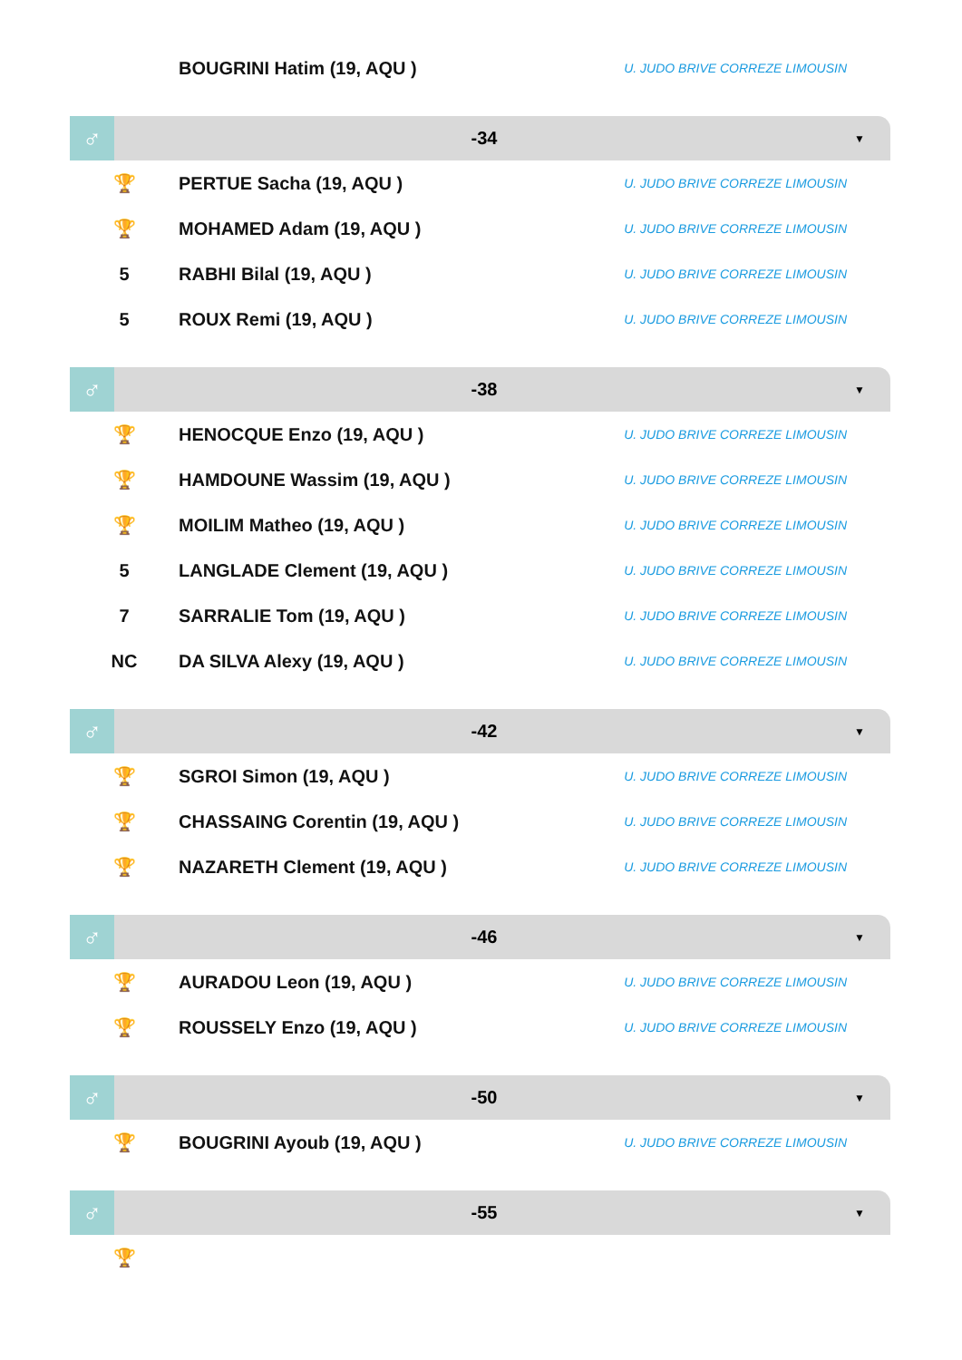| | BOUGRINI Hatim (19, AQU ) | U. JUDO BRIVE CORREZE LIMOUSIN |
♂
-34
▼
| 🏆 | PERTUE Sacha (19, AQU ) | U. JUDO BRIVE CORREZE LIMOUSIN |
| 🏆 | MOHAMED Adam (19, AQU ) | U. JUDO BRIVE CORREZE LIMOUSIN |
| 5 | RABHI Bilal (19, AQU ) | U. JUDO BRIVE CORREZE LIMOUSIN |
| 5 | ROUX Remi (19, AQU ) | U. JUDO BRIVE CORREZE LIMOUSIN |
♂
-38
▼
| 🏆 | HENOCQUE Enzo (19, AQU ) | U. JUDO BRIVE CORREZE LIMOUSIN |
| 🏆 | HAMDOUNE Wassim (19, AQU ) | U. JUDO BRIVE CORREZE LIMOUSIN |
| 🏆 | MOILIM Matheo (19, AQU ) | U. JUDO BRIVE CORREZE LIMOUSIN |
| 5 | LANGLADE Clement (19, AQU ) | U. JUDO BRIVE CORREZE LIMOUSIN |
| 7 | SARRALIE Tom (19, AQU ) | U. JUDO BRIVE CORREZE LIMOUSIN |
| NC | DA SILVA Alexy (19, AQU ) | U. JUDO BRIVE CORREZE LIMOUSIN |
♂
-42
▼
| 🏆 | SGROI Simon (19, AQU ) | U. JUDO BRIVE CORREZE LIMOUSIN |
| 🏆 | CHASSAING Corentin (19, AQU ) | U. JUDO BRIVE CORREZE LIMOUSIN |
| 🏆 | NAZARETH Clement (19, AQU ) | U. JUDO BRIVE CORREZE LIMOUSIN |
♂
-46
▼
| 🏆 | AURADOU Leon (19, AQU ) | U. JUDO BRIVE CORREZE LIMOUSIN |
| 🏆 | ROUSSELY Enzo (19, AQU ) | U. JUDO BRIVE CORREZE LIMOUSIN |
♂
-50
▼
| 🏆 | BOUGRINI Ayoub (19, AQU ) | U. JUDO BRIVE CORREZE LIMOUSIN |
♂
-55
▼
| 🏆 | | |